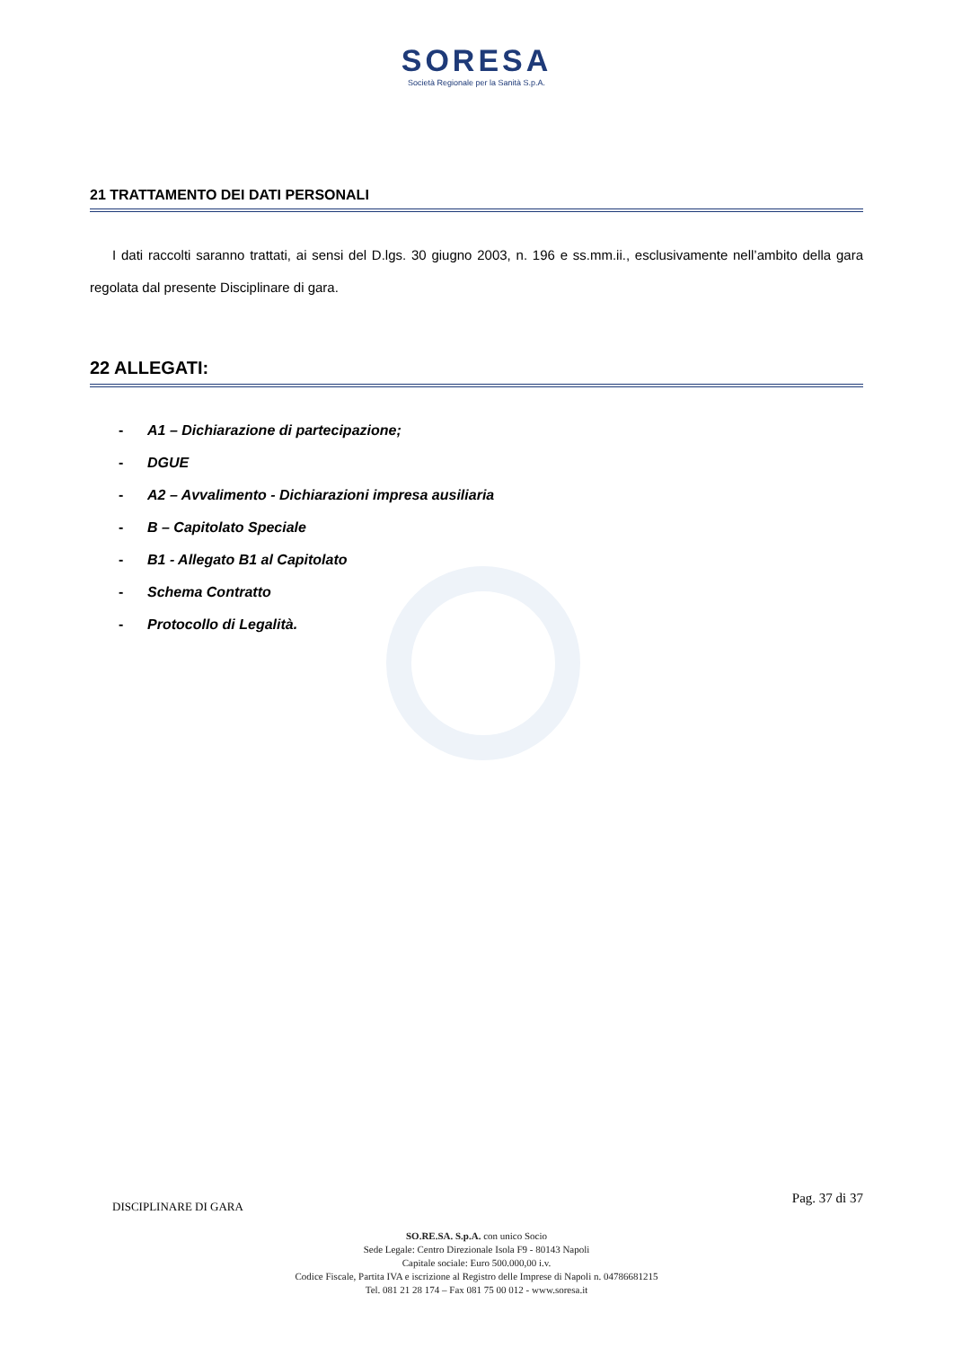SORESA
Società Regionale per la Sanità S.p.A.
21 TRATTAMENTO DEI DATI PERSONALI
I dati raccolti saranno trattati, ai sensi del D.lgs. 30 giugno 2003, n. 196 e ss.mm.ii., esclusivamente nell’ambito della gara regolata dal presente Disciplinare di gara.
22 ALLEGATI:
- A1 – Dichiarazione di partecipazione;
- DGUE
- A2 – Avvalimento - Dichiarazioni impresa ausiliaria
- B – Capitolato Speciale
- B1 - Allegato B1 al Capitolato
- Schema Contratto
- Protocollo di Legalità.
DISCIPLINARE DI GARA Pag. 37 di 37
SO.RE.SA. S.p.A. con unico Socio
Sede Legale: Centro Direzionale Isola F9 - 80143 Napoli
Capitale sociale: Euro 500.000,00 i.v.
Codice Fiscale, Partita IVA e iscrizione al Registro delle Imprese di Napoli n. 04786681215
Tel. 081 21 28 174 – Fax 081 75 00 012 - www.soresa.it